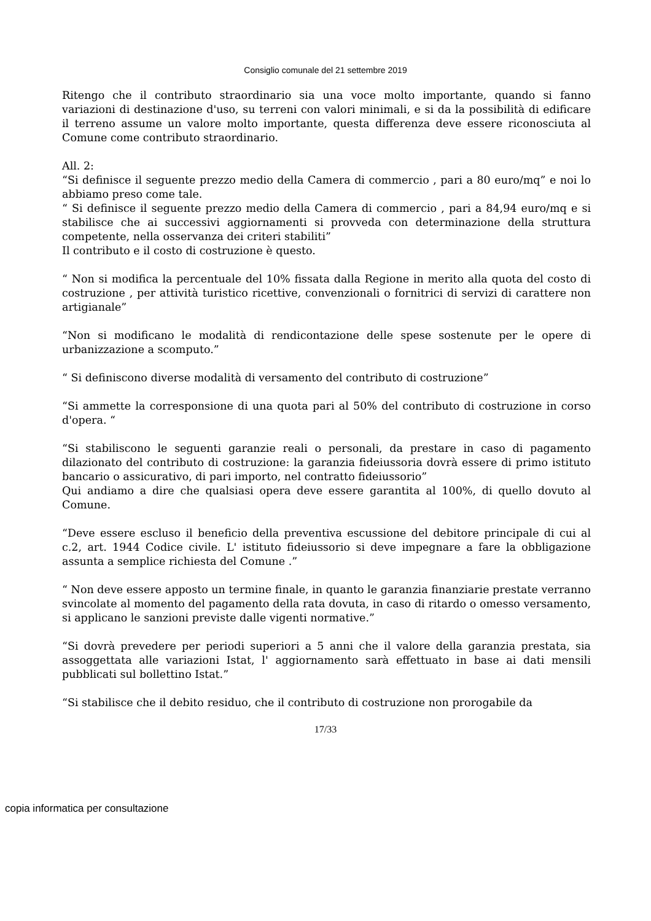Consiglio comunale del 21 settembre 2019
Ritengo che il contributo straordinario sia una voce molto importante, quando si fanno variazioni di destinazione d'uso, su terreni con valori minimali, e si da la possibilità di edificare il terreno assume un valore molto importante, questa differenza deve essere riconosciuta al Comune come contributo straordinario.
All. 2:
“Si definisce il seguente prezzo medio della Camera di commercio , pari a 80 euro/mq” e noi lo abbiamo preso come tale.
“ Si definisce il seguente prezzo medio della Camera di commercio , pari a 84,94 euro/mq e si stabilisce che ai successivi aggiornamenti si provveda con determinazione della struttura competente, nella osservanza dei criteri stabiliti”
Il contributo e il costo di costruzione è questo.
“ Non si modifica la percentuale del 10% fissata dalla Regione in merito alla quota del costo di costruzione , per attività turistico ricettive, convenzionali o fornitrici di servizi di carattere non artigianale”
“Non si modificano le modalità di rendicontazione delle spese sostenute per le opere di urbanizzazione a scomputo.”
“ Si definiscono diverse modalità di versamento del contributo di costruzione”
“Si ammette la corresponsione di una quota pari al 50% del contributo di costruzione in corso d'opera. “
“Si stabiliscono le seguenti garanzie reali o personali, da prestare in caso di pagamento dilazionato del contributo di costruzione: la garanzia fideiussoria dovrà essere di primo istituto bancario o assicurativo, di pari importo, nel contratto fideiussorio”
Qui andiamo a dire che qualsiasi opera deve essere garantita al 100%, di quello dovuto al Comune.
“Deve essere escluso il beneficio della preventiva escussione del debitore principale di cui al c.2, art. 1944 Codice civile. L' istituto fideiussorio si deve impegnare a fare la obbligazione assunta a semplice richiesta del Comune .”
“ Non deve essere apposto un termine finale, in quanto le garanzia finanziarie prestate verranno svincolate al momento del pagamento della rata dovuta, in caso di ritardo o omesso versamento, si applicano le sanzioni previste dalle vigenti normative.”
“Si dovrà prevedere per periodi superiori a 5 anni che il valore della garanzia prestata, sia assoggettata alle variazioni Istat, l' aggiornamento sarà effettuato in base ai dati mensili pubblicati sul bollettino Istat.”
“Si stabilisce che il debito residuo, che il contributo di costruzione non prorogabile da
17/33
copia informatica per consultazione